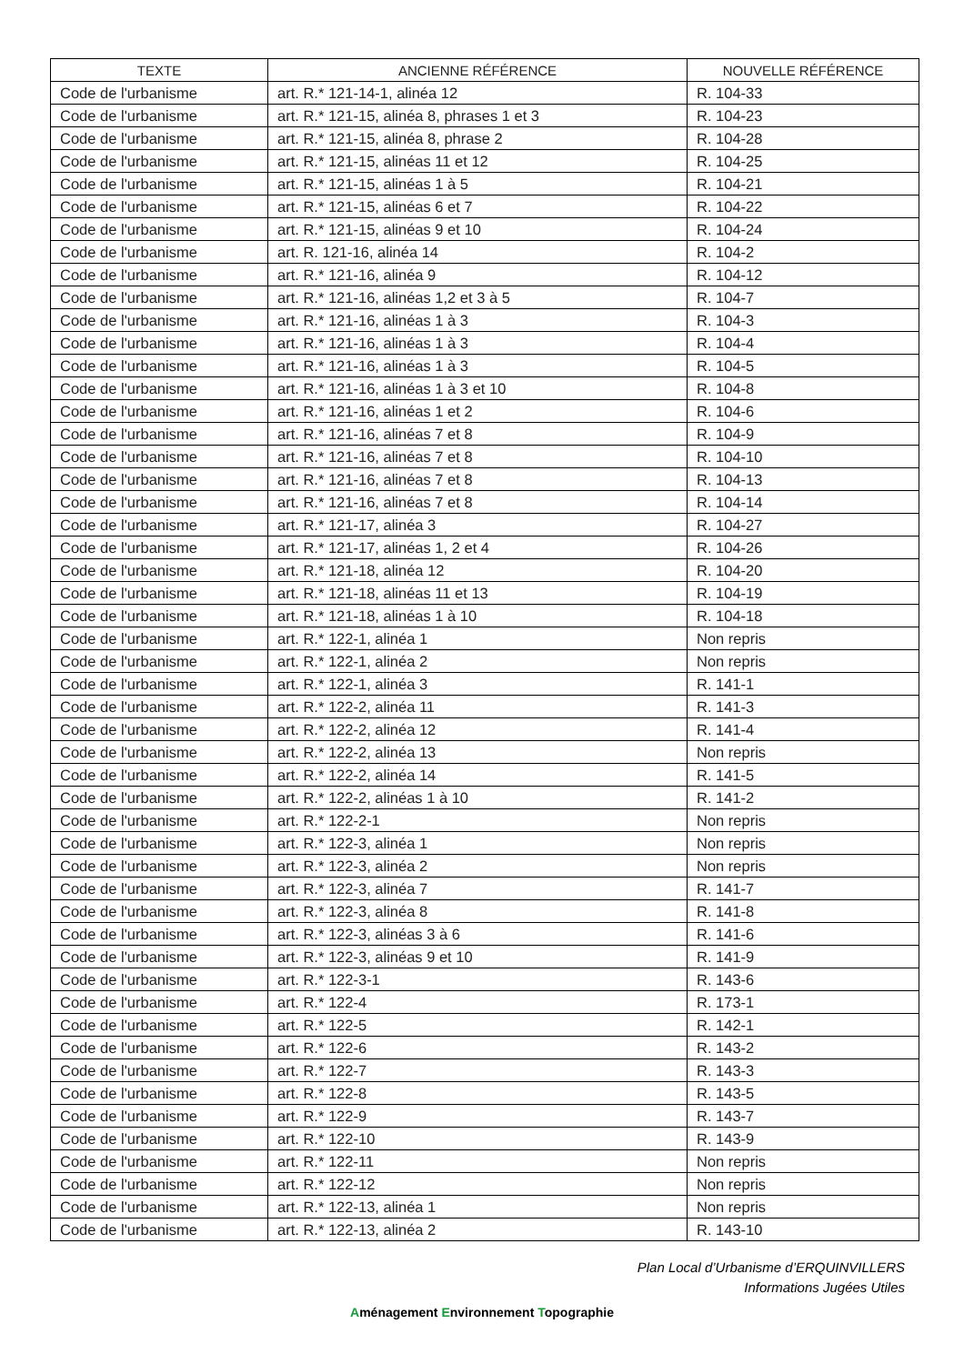| TEXTE | ANCIENNE RÉFÉRENCE | NOUVELLE RÉFÉRENCE |
| --- | --- | --- |
| Code de l'urbanisme | art. R.* 121-14-1, alinéa 12 | R. 104-33 |
| Code de l'urbanisme | art. R.* 121-15, alinéa 8, phrases 1 et 3 | R. 104-23 |
| Code de l'urbanisme | art. R.* 121-15, alinéa 8, phrase 2 | R. 104-28 |
| Code de l'urbanisme | art. R.* 121-15, alinéas 11 et 12 | R. 104-25 |
| Code de l'urbanisme | art. R.* 121-15, alinéas 1 à 5 | R. 104-21 |
| Code de l'urbanisme | art. R.* 121-15, alinéas 6 et 7 | R. 104-22 |
| Code de l'urbanisme | art. R.* 121-15, alinéas 9 et 10 | R. 104-24 |
| Code de l'urbanisme | art. R. 121-16, alinéa 14 | R. 104-2 |
| Code de l'urbanisme | art. R.* 121-16, alinéa 9 | R. 104-12 |
| Code de l'urbanisme | art. R.* 121-16, alinéas 1,2 et 3 à 5 | R. 104-7 |
| Code de l'urbanisme | art. R.* 121-16, alinéas 1 à 3 | R. 104-3 |
| Code de l'urbanisme | art. R.* 121-16, alinéas 1 à 3 | R. 104-4 |
| Code de l'urbanisme | art. R.* 121-16, alinéas 1 à 3 | R. 104-5 |
| Code de l'urbanisme | art. R.* 121-16, alinéas 1 à 3 et 10 | R. 104-8 |
| Code de l'urbanisme | art. R.* 121-16, alinéas 1 et 2 | R. 104-6 |
| Code de l'urbanisme | art. R.* 121-16, alinéas 7 et 8 | R. 104-9 |
| Code de l'urbanisme | art. R.* 121-16, alinéas 7 et 8 | R. 104-10 |
| Code de l'urbanisme | art. R.* 121-16, alinéas 7 et 8 | R. 104-13 |
| Code de l'urbanisme | art. R.* 121-16, alinéas 7 et 8 | R. 104-14 |
| Code de l'urbanisme | art. R.* 121-17, alinéa 3 | R. 104-27 |
| Code de l'urbanisme | art. R.* 121-17, alinéas 1, 2 et 4 | R. 104-26 |
| Code de l'urbanisme | art. R.* 121-18, alinéa 12 | R. 104-20 |
| Code de l'urbanisme | art. R.* 121-18, alinéas 11 et 13 | R. 104-19 |
| Code de l'urbanisme | art. R.* 121-18, alinéas 1 à 10 | R. 104-18 |
| Code de l'urbanisme | art. R.* 122-1, alinéa 1 | Non repris |
| Code de l'urbanisme | art. R.* 122-1, alinéa 2 | Non repris |
| Code de l'urbanisme | art. R.* 122-1, alinéa 3 | R. 141-1 |
| Code de l'urbanisme | art. R.* 122-2, alinéa 11 | R. 141-3 |
| Code de l'urbanisme | art. R.* 122-2, alinéa 12 | R. 141-4 |
| Code de l'urbanisme | art. R.* 122-2, alinéa 13 | Non repris |
| Code de l'urbanisme | art. R.* 122-2, alinéa 14 | R. 141-5 |
| Code de l'urbanisme | art. R.* 122-2, alinéas 1 à 10 | R. 141-2 |
| Code de l'urbanisme | art. R.* 122-2-1 | Non repris |
| Code de l'urbanisme | art. R.* 122-3, alinéa 1 | Non repris |
| Code de l'urbanisme | art. R.* 122-3, alinéa 2 | Non repris |
| Code de l'urbanisme | art. R.* 122-3, alinéa 7 | R. 141-7 |
| Code de l'urbanisme | art. R.* 122-3, alinéa 8 | R. 141-8 |
| Code de l'urbanisme | art. R.* 122-3, alinéas 3 à 6 | R. 141-6 |
| Code de l'urbanisme | art. R.* 122-3, alinéas 9 et 10 | R. 141-9 |
| Code de l'urbanisme | art. R.* 122-3-1 | R. 143-6 |
| Code de l'urbanisme | art. R.* 122-4 | R. 173-1 |
| Code de l'urbanisme | art. R.* 122-5 | R. 142-1 |
| Code de l'urbanisme | art. R.* 122-6 | R. 143-2 |
| Code de l'urbanisme | art. R.* 122-7 | R. 143-3 |
| Code de l'urbanisme | art. R.* 122-8 | R. 143-5 |
| Code de l'urbanisme | art. R.* 122-9 | R. 143-7 |
| Code de l'urbanisme | art. R.* 122-10 | R. 143-9 |
| Code de l'urbanisme | art. R.* 122-11 | Non repris |
| Code de l'urbanisme | art. R.* 122-12 | Non repris |
| Code de l'urbanisme | art. R.* 122-13, alinéa 1 | Non repris |
| Code de l'urbanisme | art. R.* 122-13, alinéa 2 | R. 143-10 |
Plan Local d’Urbanisme d’ERQUINVILLERS
Informations Jugées Utiles
Aménagement Environnement Topographie